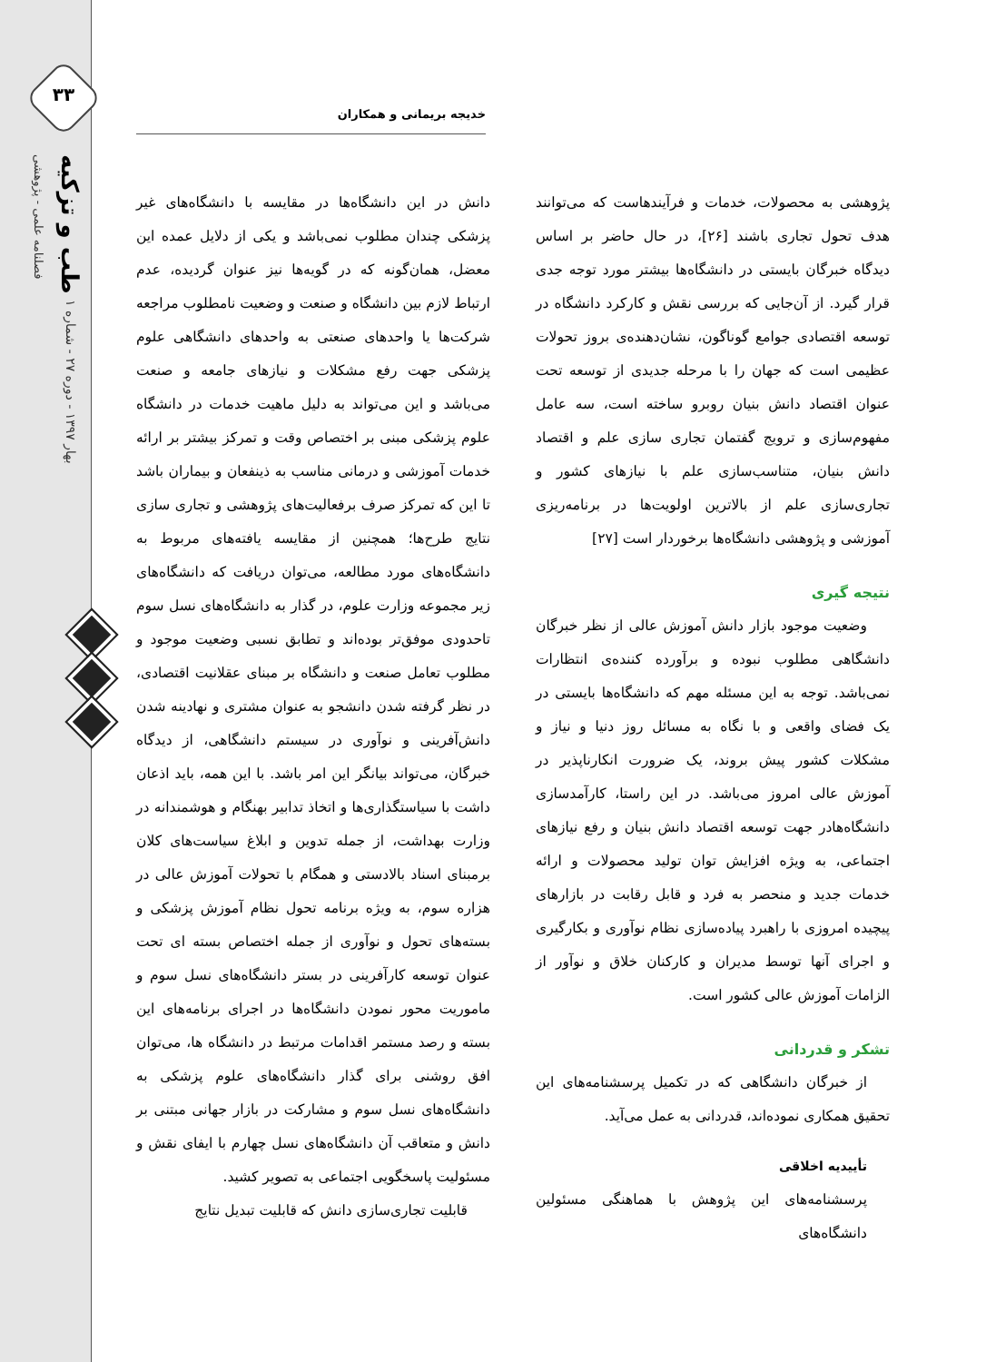۳۳
طب و تزکیه
فصلنامه علمی - پژوهشی
بهار ۱۳۹۷ - دوره ۲۷ - شماره ۱
خدیجه بریمانی و همکاران
دانش در این دانشگاه‌ها در مقایسه با دانشگاه‌های غیر پزشکی چندان مطلوب نمی‌باشد و یکی از دلایل عمده این معضل، همان‌گونه که در گویه‌ها نیز عنوان گردیده، عدم ارتباط لازم بین دانشگاه و صنعت و وضعیت نامطلوب مراجعه شرکت‌ها یا واحدهای صنعتی به واحدهای دانشگاهی علوم پزشکی جهت رفع مشکلات و نیازهای جامعه و صنعت می‌باشد و این می‌تواند به دلیل ماهیت خدمات در دانشگاه علوم پزشکی مبنی بر اختصاص وقت و تمرکز بیشتر بر ارائه خدمات آموزشی و درمانی مناسب به ذینفعان و بیماران باشد تا این که تمرکز صرف برفعالیت‌های پژوهشی و تجاری سازی نتایج طرح‌ها؛ همچنین از مقایسه یافته‌های مربوط به دانشگاه‌های مورد مطالعه، می‌توان دریافت که دانشگاه‌های زیر مجموعه وزارت علوم، در گذار به دانشگاه‌های نسل سوم تاحدودی موفق‌تر بوده‌اند و تطابق نسبی وضعیت موجود و مطلوب تعامل صنعت و دانشگاه بر مبنای عقلانیت اقتصادی، در نظر گرفته شدن دانشجو به عنوان مشتری و نهادینه شدن دانش‌آفرینی و نوآوری در سیستم دانشگاهی، از دیدگاه خبرگان، می‌تواند بیانگر این امر باشد. با این همه، باید اذعان داشت با سیاستگذاری‌ها و اتخاذ تدابیر بهنگام و هوشمندانه در وزارت بهداشت، از جمله تدوین و ابلاغ سیاست‌های کلان برمبنای اسناد بالادستی و همگام با تحولات آموزش عالی در هزاره سوم، به ویژه برنامه تحول نظام آموزش پزشکی و بسته‌های تحول و نوآوری از جمله اختصاص بسته ای تحت عنوان توسعه کارآفرینی در بستر دانشگاه‌های نسل سوم و ماموریت محور نمودن دانشگاه‌ها در اجرای برنامه‌های این بسته و رصد مستمر اقدامات مرتبط در دانشگاه ها، می‌توان افق روشنی برای گذار دانشگاه‌های علوم پزشکی به دانشگاه‌های نسل سوم و مشارکت در بازار جهانی مبتنی بر دانش و متعاقب آن دانشگاه‌های نسل چهارم با ایفای نقش و مسئولیت پاسخگویی اجتماعی به تصویر کشید.
قابلیت تجاری‌سازی دانش که قابلیت تبدیل نتایج
پژوهشی به محصولات، خدمات و فرآیندهاست که می‌توانند هدف تحول تجاری باشند [۲۶]، در حال حاضر بر اساس دیدگاه خبرگان بایستی در دانشگاه‌ها بیشتر مورد توجه جدی قرار گیرد. از آن‌جایی که بررسی نقش و کارکرد دانشگاه در توسعه اقتصادی جوامع گوناگون، نشان‌دهنده‌ی بروز تحولات عظیمی است که جهان را با مرحله جدیدی از توسعه تحت عنوان اقتصاد دانش بنیان روبرو ساخته است، سه عامل مفهوم‌سازی و ترویج گفتمان تجاری سازی علم و اقتصاد دانش بنیان، متناسب‌سازی علم با نیازهای کشور و تجاری‌سازی علم از بالاترین اولویت‌ها در برنامه‌ریزی آموزشی و پژوهشی دانشگاه‌ها برخوردار است [۲۷]
نتیجه گیری
وضعیت موجود بازار دانش آموزش عالی از نظر خبرگان دانشگاهی مطلوب نبوده و برآورده کننده‌ی انتظارات نمی‌باشد. توجه به این مسئله مهم که دانشگاه‌ها بایستی در یک فضای واقعی و با نگاه به مسائل روز دنیا و نیاز و مشکلات کشور پیش بروند، یک ضرورت انکارناپذیر در آموزش عالی امروز می‌باشد. در این راستا، کارآمدسازی دانشگاه‌هادر جهت توسعه اقتصاد دانش بنیان و رفع نیازهای اجتماعی، به ویژه افزایش توان تولید محصولات و ارائه خدمات جدید و منحصر به فرد و قابل رقابت در بازارهای پیچیده امروزی با راهبرد پیاده‌سازی نظام نوآوری و بکارگیری و اجرای آنها توسط مدیران و کارکنان خلاق و نوآور از الزامات آموزش عالی کشور است.
تشکر و قدردانی
از خبرگان دانشگاهی که در تکمیل پرسشنامه‌های این تحقیق همکاری نموده‌اند، قدردانی به عمل می‌آید.
تأییدیه اخلاقی
پرسشنامه‌های این پژوهش با هماهنگی مسئولین دانشگاه‌های